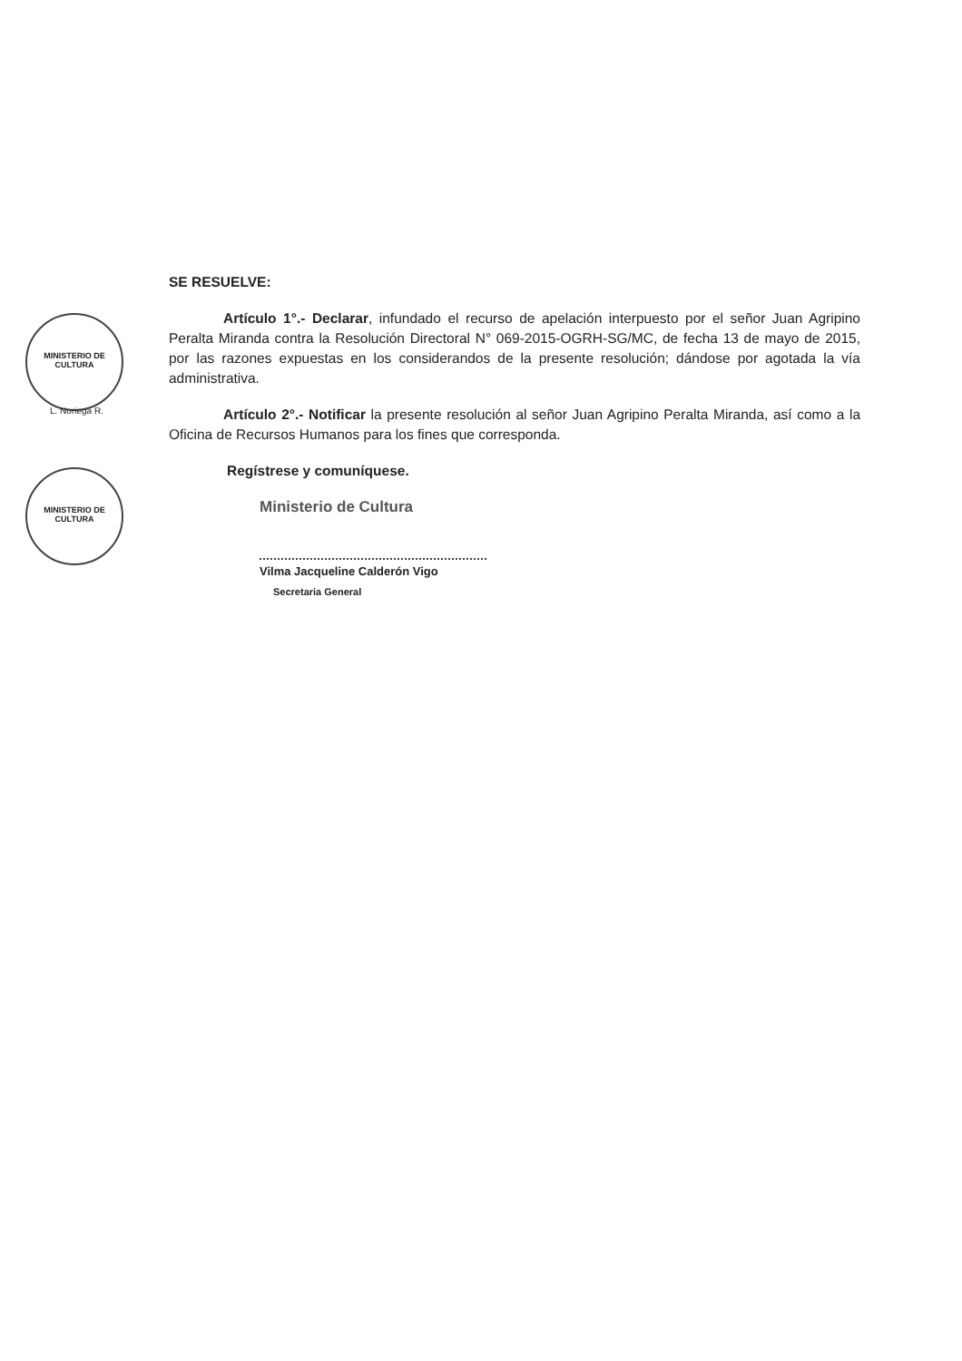MINISTERIO DE CULTURA
L. Noriega R.
MINISTERIO DE CULTURA
SE RESUELVE:
Artículo 1°.- Declarar, infundado el recurso de apelación interpuesto por el señor Juan Agripino Peralta Miranda contra la Resolución Directoral N° 069-2015-OGRH-SG/MC, de fecha 13 de mayo de 2015, por las razones expuestas en los considerandos de la presente resolución; dándose por agotada la vía administrativa.
Artículo 2°.- Notificar la presente resolución al señor Juan Agripino Peralta Miranda, así como a la Oficina de Recursos Humanos para los fines que corresponda.
Regístrese y comuníquese.
Ministerio de Cultura
Vilma Jacqueline Calderón Vigo
Secretaria General